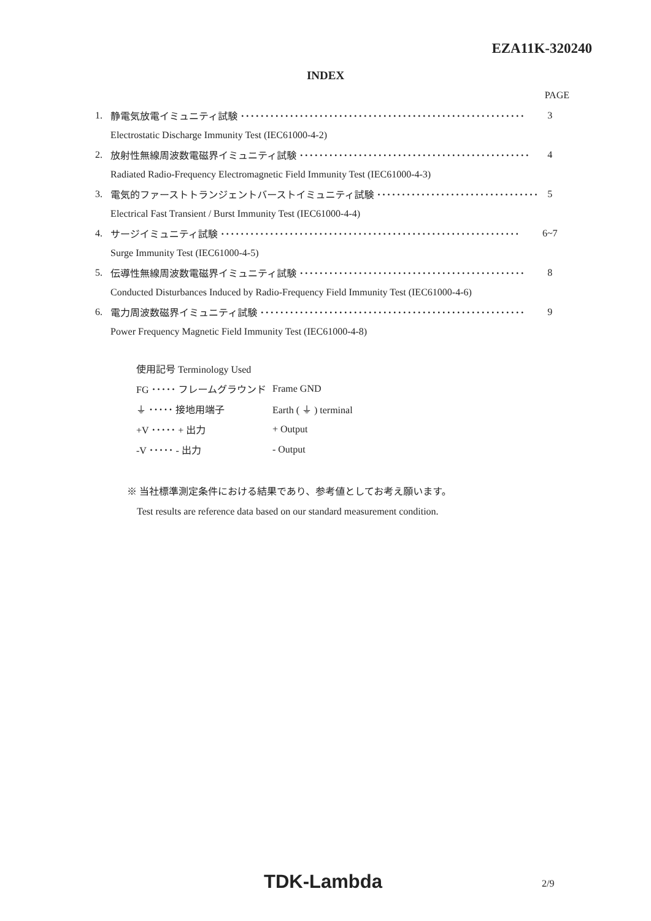EZA11K-320240
INDEX
PAGE
| 1. | 静電気放電イミュニティ試験 ･･････････････････････････････････････････････････････････ | 3 |
| | Electrostatic Discharge Immunity Test (IEC61000-4-2) | |
| 2. | 放射性無線周波数電磁界イミュニティ試験 ･･･････････････････････････････････････････････ | 4 |
| | Radiated Radio-Frequency Electromagnetic Field Immunity Test (IEC61000-4-3) | |
| 3. | 電気的ファーストトランジェントバーストイミュニティ試験 ･････････････････････････････････ | 5 |
| | Electrical Fast Transient / Burst Immunity Test (IEC61000-4-4) | |
| 4. | サージイミュニティ試験 ･････････････････････････････････････････････････････････････ | 6~7 |
| | Surge Immunity Test (IEC61000-4-5) | |
| 5. | 伝導性無線周波数電磁界イミュニティ試験 ･･････････････････････････････････････････････ | 8 |
| | Conducted Disturbances Induced by Radio-Frequency Field Immunity Test (IEC61000-4-6) | |
| 6. | 電力周波数磁界イミュニティ試験 ･･････････････････････････････････････････････････････ | 9 |
| | Power Frequency Magnetic Field Immunity Test (IEC61000-4-8) | |
| 使用記号 Terminology Used | |
| FG ･････ フレームグラウンド | Frame GND |
| ⏚ ･････ 接地用端子 | Earth ( ⏚ ) terminal |
| +V ･････ + 出力 | + Output |
| -V ･････ - 出力 | - Output |
※ 当社標準測定条件における結果であり、参考値としてお考え願います。
Test results are reference data based on our standard measurement condition.
TDK-Lambda 2/9